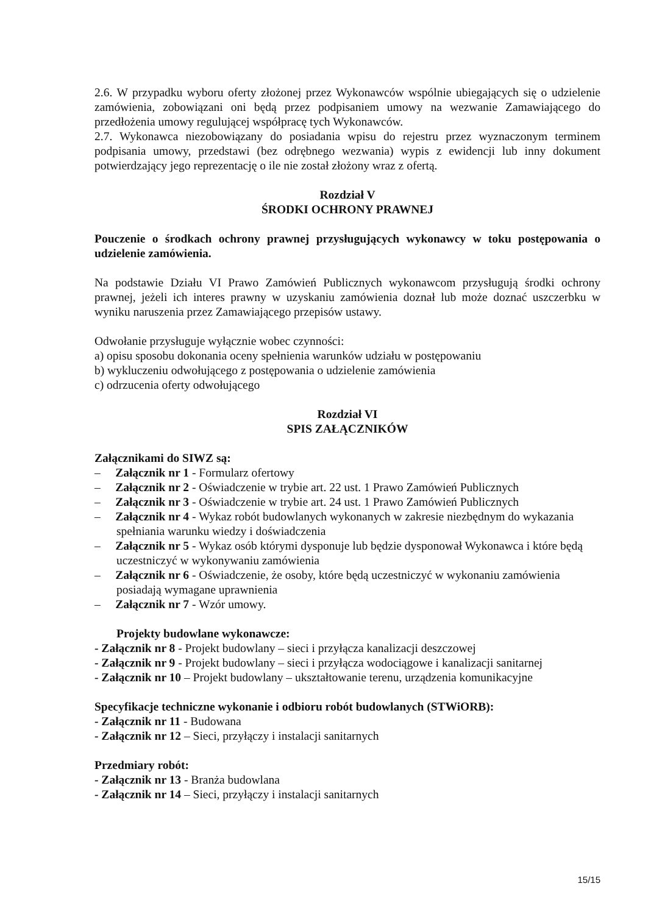2.6. W przypadku wyboru oferty złożonej przez Wykonawców wspólnie ubiegających się o udzielenie zamówienia, zobowiązani oni będą przez podpisaniem umowy na wezwanie Zamawiającego do przedłożenia umowy regulującej współpracę tych Wykonawców.
2.7. Wykonawca niezobowiązany do posiadania wpisu do rejestru przez wyznaczonym terminem podpisania umowy, przedstawi (bez odrębnego wezwania) wypis z ewidencji lub inny dokument potwierdzający jego reprezentację o ile nie został złożony wraz z ofertą.
Rozdział V
ŚRODKI OCHRONY PRAWNEJ
Pouczenie o środkach ochrony prawnej przysługujących wykonawcy w toku postępowania o udzielenie zamówienia.
Na podstawie Działu VI Prawo Zamówień Publicznych wykonawcom przysługują środki ochrony prawnej, jeżeli ich interes prawny w uzyskaniu zamówienia doznał lub może doznać uszczerbku w wyniku naruszenia przez Zamawiającego przepisów ustawy.
Odwołanie przysługuje wyłącznie wobec czynności:
a) opisu sposobu dokonania oceny spełnienia warunków udziału w postępowaniu
b) wykluczeniu odwołującego z postępowania o udzielenie zamówienia
c) odrzucenia oferty odwołującego
Rozdział VI
SPIS ZAŁĄCZNIKÓW
Załącznikami do SIWZ są:
– Załącznik nr 1 - Formularz ofertowy
– Załącznik nr 2 - Oświadczenie w trybie art. 22 ust. 1 Prawo Zamówień Publicznych
– Załącznik nr 3 - Oświadczenie w trybie art. 24 ust. 1 Prawo Zamówień Publicznych
– Załącznik nr 4 - Wykaz robót budowlanych wykonanych w zakresie niezbędnym do wykazania spełniania warunku wiedzy i doświadczenia
– Załącznik nr 5 - Wykaz osób którymi dysponuje lub będzie dysponował Wykonawca i które będą uczestniczyć w wykonywaniu zamówienia
– Załącznik nr 6 - Oświadczenie, że osoby, które będą uczestniczyć w wykonaniu zamówienia posiadają wymagane uprawnienia
– Załącznik nr 7 - Wzór umowy.
Projekty budowlane wykonawcze:
- Załącznik nr 8 - Projekt budowlany – sieci i przyłącza kanalizacji deszczowej
- Załącznik nr 9 - Projekt budowlany – sieci i przyłącza wodociągowe i kanalizacji sanitarnej
- Załącznik nr 10 – Projekt budowlany – ukształtowanie terenu, urządzenia komunikacyjne
Specyfikacje techniczne wykonanie i odbioru robót budowlanych (STWiORB):
- Załącznik nr 11 - Budowana
- Załącznik nr 12 – Sieci, przyłączy i instalacji sanitarnych
Przedmiary robót:
- Załącznik nr 13 - Branża budowlana
- Załącznik nr 14 – Sieci, przyłączy i instalacji sanitarnych
15/15